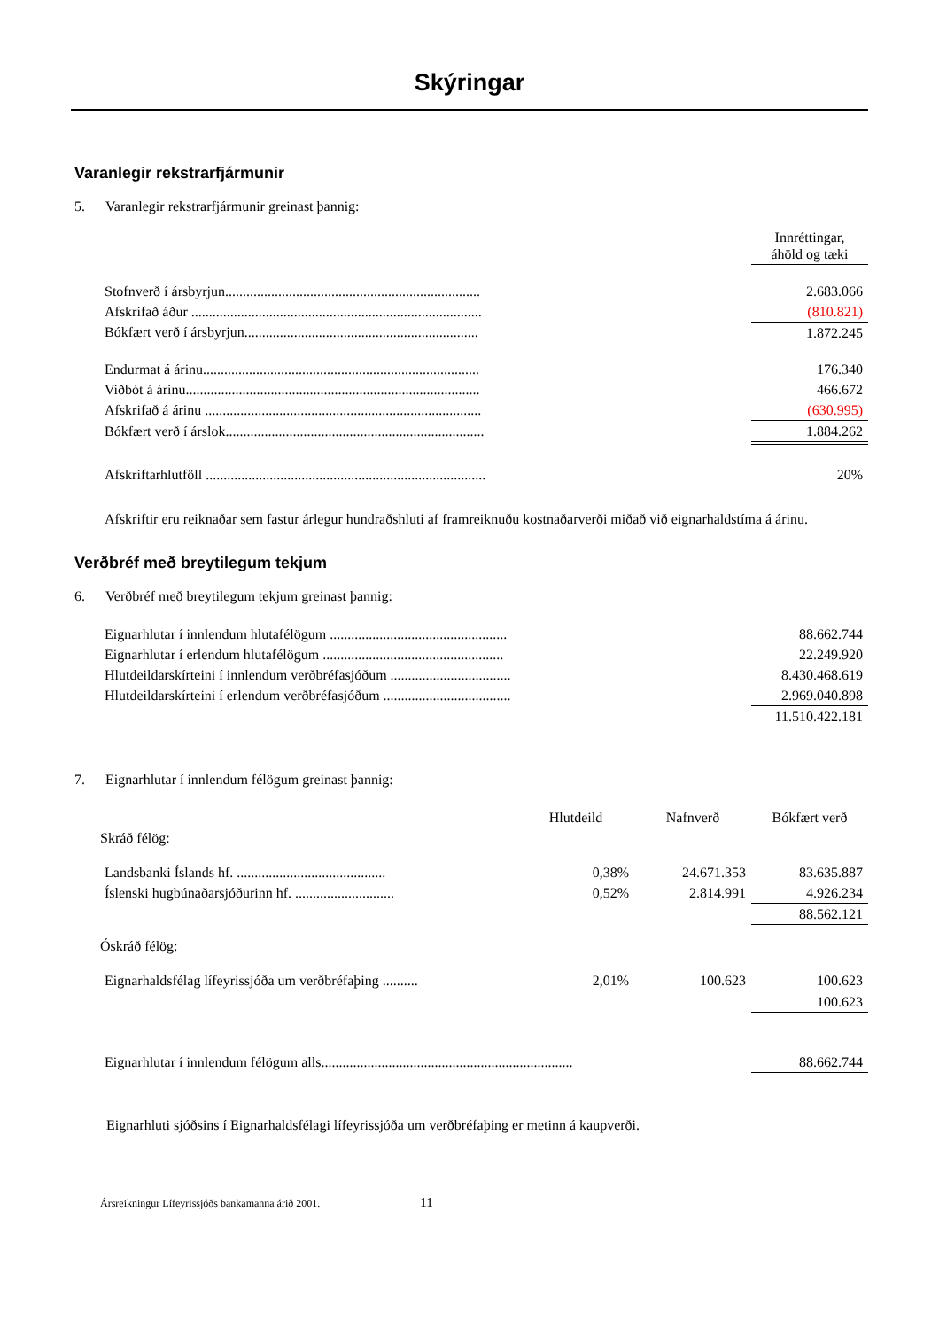Skýringar
Varanlegir rekstrarfjármunir
5. Varanlegir rekstrarfjármunir greinast þannig:
| | Innréttingar, áhöld og tæki |
| Stofnverð í ársbyrjun........................................................................ | 2.683.066 |
| Afskrifað áður .................................................................................. | (810.821) |
| Bókfært verð í ársbyrjun.................................................................. | 1.872.245 |
| Endurmat á árinu.............................................................................. | 176.340 |
| Viðbót á árinu................................................................................... | 466.672 |
| Afskrifað á árinu .............................................................................. | (630.995) |
| Bókfært verð í árslok......................................................................... | 1.884.262 |
| Afskriftarhlutföll ............................................................................... | 20% |
Afskriftir eru reiknaðar sem fastur árlegur hundraðshluti af framreiknuðu kostnaðarverði miðað við eignarhaldstíma á árinu.
Verðbréf með breytilegum tekjum
6. Verðbréf með breytilegum tekjum greinast þannig:
| Eignarhlutar í innlendum hlutafélögum .................................................. | 88.662.744 |
| Eignarhlutar í erlendum hlutafélögum ................................................... | 22.249.920 |
| Hlutdeildarskírteini í innlendum verðbréfasjóðum .................................. | 8.430.468.619 |
| Hlutdeildarskírteini í erlendum verðbréfasjóðum .................................... | 2.969.040.898 |
| | 11.510.422.181 |
7. Eignarhlutar í innlendum félögum greinast þannig:
| | Hlutdeild | Nafnverð | Bókfært verð |
| Skráð félög: | | | |
| Landsbanki Íslands hf. .......................................... | 0,38% | 24.671.353 | 83.635.887 |
| Íslenski hugbúnaðarsjóðurinn hf. ............................ | 0,52% | 2.814.991 | 4.926.234 |
| | | | 88.562.121 |
| Óskráð félög: | | | |
| Eignarhaldsfélag lífeyrissjóða um verðbréfaþing .......... | 2,01% | 100.623 | 100.623 |
| | | | 100.623 |
| Eignarhlutar í innlendum félögum alls....................................................................... | | | 88.662.744 |
Eignarhluti sjóðsins í Eignarhaldsfélagi lífeyrissjóða um verðbréfaþing er metinn á kaupverði.
Ársreikningur Lífeyrissjóðs bankamanna árið 2001. 11